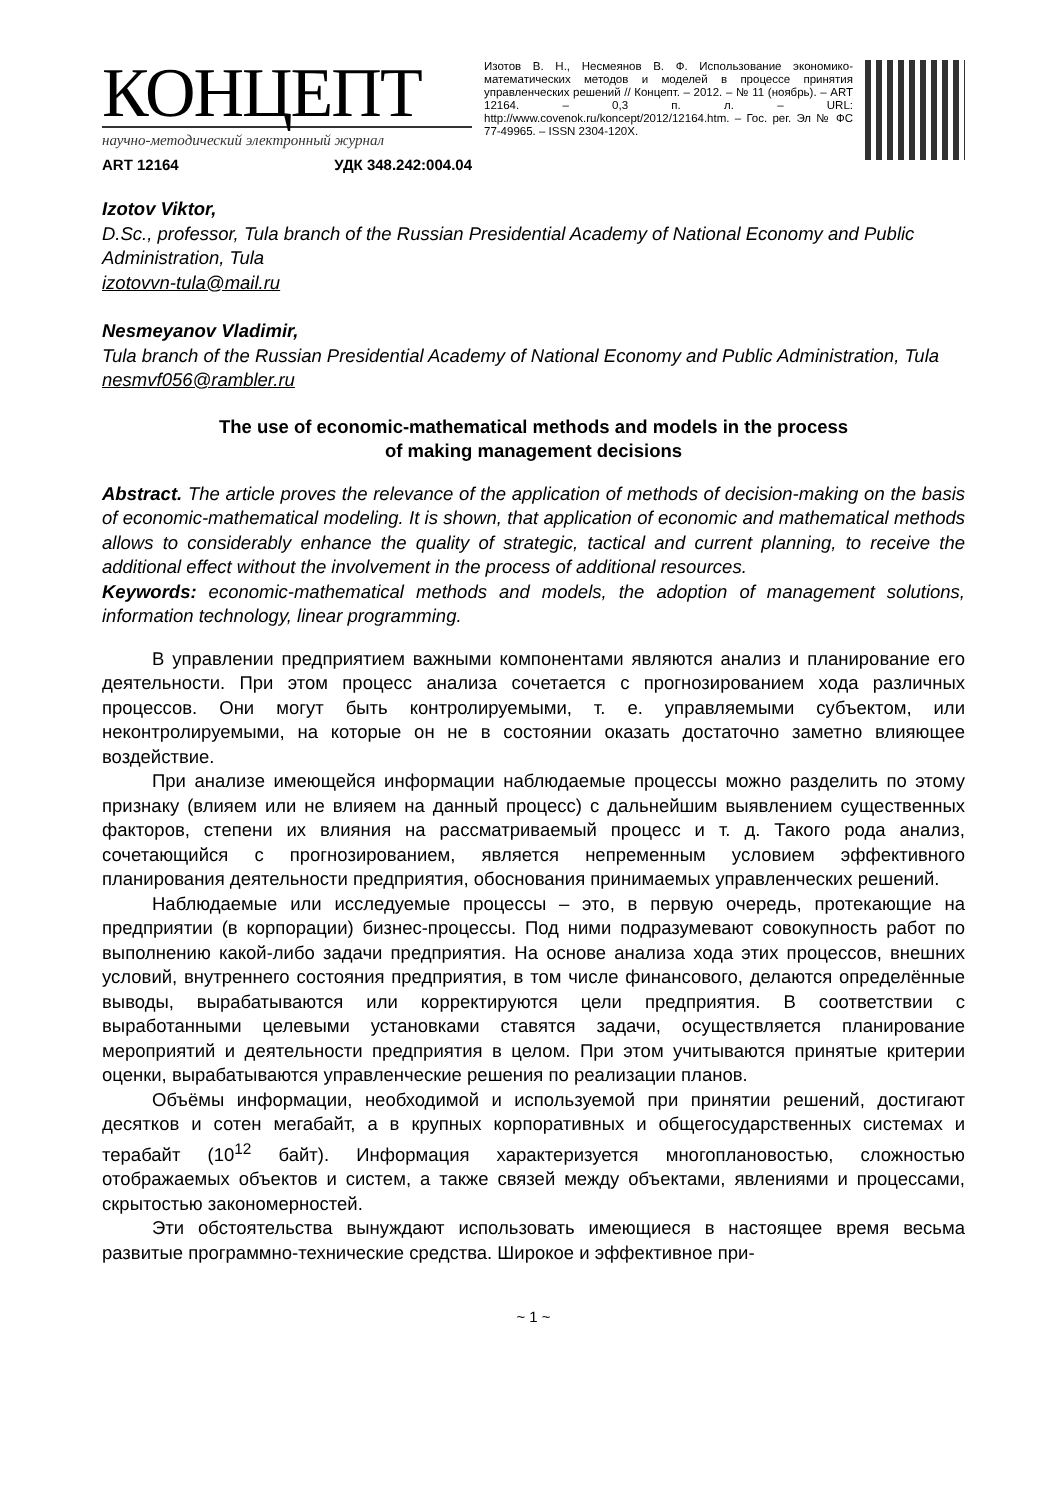КОНЦЕПТ
научно-методический электронный журнал
ART 12164 УДК 348.242:004.04
Изотов В. Н., Несмеянов В. Ф. Использование экономико-математических методов и моделей в процессе принятия управленческих решений // Концепт. – 2012. – № 11 (ноябрь). – ART 12164. – 0,3 п. л. – URL: http://www.covenok.ru/koncept/2012/12164.htm. – Гос. рег. Эл № ФС 77-49965. – ISSN 2304-120X.
Izotov Viktor,
D.Sc., professor, Tula branch of the Russian Presidential Academy of National Economy and Public Administration, Tula
izotovvn-tula@mail.ru
Nesmeyanov Vladimir,
Tula branch of the Russian Presidential Academy of National Economy and Public Administration, Tula
nesmvf056@rambler.ru
The use of economic-mathematical methods and models in the process
of making management decisions
Abstract. The article proves the relevance of the application of methods of decision-making on the basis of economic-mathematical modeling. It is shown, that application of economic and mathematical methods allows to considerably enhance the quality of strategic, tactical and current planning, to receive the additional effect without the involvement in the process of additional resources.
Keywords: economic-mathematical methods and models, the adoption of management solutions, information technology, linear programming.
В управлении предприятием важными компонентами являются анализ и планирование его деятельности. При этом процесс анализа сочетается с прогнозированием хода различных процессов. Они могут быть контролируемыми, т. е. управляемыми субъектом, или неконтролируемыми, на которые он не в состоянии оказать достаточно заметно влияющее воздействие.
При анализе имеющейся информации наблюдаемые процессы можно разделить по этому признаку (влияем или не влияем на данный процесс) с дальнейшим выявлением существенных факторов, степени их влияния на рассматриваемый процесс и т. д. Такого рода анализ, сочетающийся с прогнозированием, является непременным условием эффективного планирования деятельности предприятия, обоснования принимаемых управленческих решений.
Наблюдаемые или исследуемые процессы – это, в первую очередь, протекающие на предприятии (в корпорации) бизнес-процессы. Под ними подразумевают совокупность работ по выполнению какой-либо задачи предприятия. На основе анализа хода этих процессов, внешних условий, внутреннего состояния предприятия, в том числе финансового, делаются определённые выводы, вырабатываются или корректируются цели предприятия. В соответствии с выработанными целевыми установками ставятся задачи, осуществляется планирование мероприятий и деятельности предприятия в целом. При этом учитываются принятые критерии оценки, вырабатываются управленческие решения по реализации планов.
Объёмы информации, необходимой и используемой при принятии решений, достигают десятков и сотен мегабайт, а в крупных корпоративных и общегосударственных системах и терабайт (10<sup>12</sup> байт). Информация характеризуется многоплановостью, сложностью отображаемых объектов и систем, а также связей между объектами, явлениями и процессами, скрытостью закономерностей.
Эти обстоятельства вынуждают использовать имеющиеся в настоящее время весьма развитые программно-технические средства. Широкое и эффективное при-
~ 1 ~